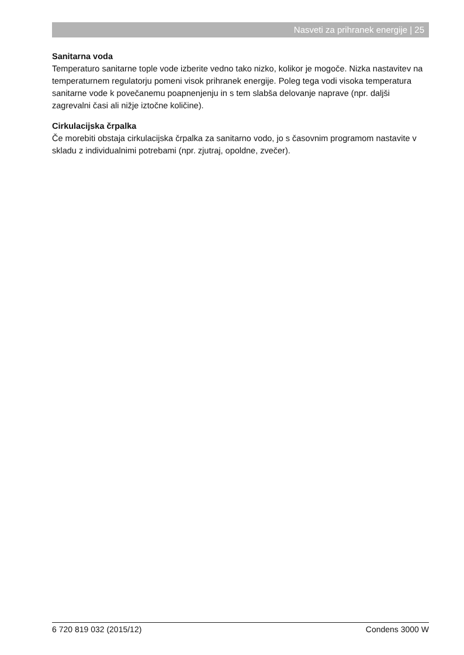Nasveti za prihranek energije | 25
Sanitarna voda
Temperaturo sanitarne tople vode izberite vedno tako nizko, kolikor je mogoče. Nizka nastavitev na temperaturnem regulatorju pomeni visok prihranek energije. Poleg tega vodi visoka temperatura sanitarne vode k povečanemu poapnenjenju in s tem slabša delovanje naprave (npr. daljši zagrevalni časi ali nižje iztočne količine).
Cirkulacijska črpalka
Če morebiti obstaja cirkulacijska črpalka za sanitarno vodo, jo s časovnim programom nastavite v skladu z individualnimi potrebami (npr. zjutraj, opoldne, zvečer).
6 720 819 032 (2015/12) Condens 3000 W